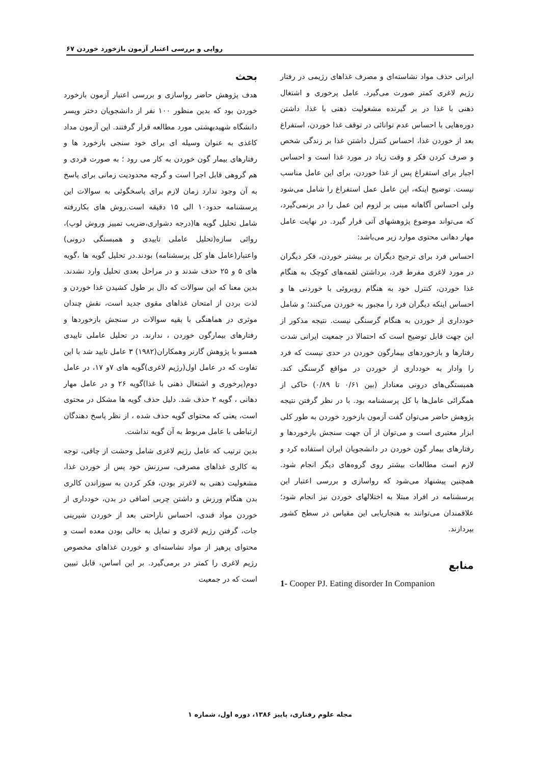روایی و بررسی اعتبار آزمون بازخورد خوردن ۶۷
بحث
هدف پژوهش حاضر رواسازی و بررسی اعتبار آزمون بازخورد خوردن بود که بدین منظور ۱۰۰ نفر از دانشجویان دختر وپسر دانشگاه شهیدبهشتی مورد مطالعه قرار گرفتند. این آزمون مداد کاغذی به عنوان وسیله ای برای خود سنجی بازخورد ها و رفتارهای بیمار گون خوردن به کار می رود ؛ به صورت فردی و هم گروهی قابل اجرا است و گرچه محدودیت زمانی برای پاسخ به آن وجود ندارد زمان لازم برای پاسخگوئی به سوالات این پرسشنامه حدود۱۰ الی ۱۵ دقیقه است.روش های بکاررفته شامل تحلیل گویه ها(درجه دشواری،ضریب تمییز وروش لوپ)، روائی سازه(تحلیل عاملی تاییدی و همبستگی درونی) واعتبار(عامل هاو کل پرسشنامه) بودند.در تحلیل گویه ها ،گویه های ۵ و ۲۵ حذف شدند و در مراحل بعدی تحلیل وارد نشدند. بدین معنا که این سوالات که دال بر طول کشیدن غذا خوردن و لذت بردن از امتحان غذاهای مقوی جدید است، نقش چندان موثری در هماهنگی با بقیه سوالات در سنجش بازخوردها و رفتارهای بیمارگون خوردن ، ندارند. در تحلیل عاملی تاییدی همسو با پژوهش گارنر وهمکاران(۱۹۸۲) ۳ عامل تایید شد با این تفاوت که در عامل اول(رژیم لاغری)گویه های ۷و ۱۷، در عامل دوم(پرخوری و اشتغال ذهنی با غذا)گویه ۲۶ و در عامل مهار دهانی ، گویه ۲ حذف شد. دلیل حذف گویه ها مشکل در محتوی است، یعنی که محتوای گویه حذف شده ، از نظر پاسخ دهندگان ارتباطی با عامل مربوط به آن گویه نداشت.
بدین ترتیب که عامل رژیم لاغری شامل وحشت از چاقی، توجه به کالری غذاهای مصرفی، سرزنش خود پس از خوردن غذا، مشغولیت ذهنی به لاغرتر بودن، فکر کردن به سوزاندن کالری بدن هنگام ورزش و داشتن چربی اضافی در بدن، خودداری از خوردن مواد قندی، احساس ناراحتی بعد از خوردن شیرینی جات، گرفتن رژیم لاغری و تمایل به خالی بودن معده است و محتوای پرهیز از مواد نشاسته‌ای و خوردن غذاهای مخصوص رژیم لاغری را کمتر در برمی‌گیرد. بر این اساس، قابل تبیین است که در جمعیت
ایرانی حذف مواد نشاسته‌ای و مصرف غذاهای رژیمی در رفتار رژیم لاغری کمتر صورت می‌گیرد. عامل پرخوری و اشتغال ذهنی با غذا در بر گیرنده مشغولیت ذهنی با غذا، داشتن دوره‌هایی با احساس عدم توانائی در توقف غذا خوردن، استفراغ بعد از خوردن غذا، احساس کنترل داشتن غذا بر زندگی شخص و صرف کردن فکر و وقت زیاد در مورد غذا است و احساس اجبار برای استفراغ پس از غذا خوردن، برای این عامل مناسب نیست. توضیح اینکه، این عامل عمل استفراغ را شامل می‌شود ولی احساس آگاهانه مبنی بر لزوم این عمل را در برنمی‌گیرد، که می‌تواند موضوع پژوهشهای آتی قرار گیرد. در نهایت عامل مهار دهانی محتوی موارد زیر می‌باشد:
احساس فرد برای ترجیح دیگران بر بیشتر خوردن، فکر دیگران در مورد لاغری مفرط فرد، برداشتن لقمه‌های کوچک به هنگام غذا خوردن، کنترل خود به هنگام روبروئی با خوردنی ها و احساس اینکه دیگران فرد را مجبور به خوردن می‌کنند؛ و شامل خودداری از خوردن به هنگام گرسنگی نیست. نتیجه مذکور از این جهت قابل توضیح است که احتمالا در جمعیت ایرانی شدت رفتارها و بازخوردهای بیمارگون خوردن در حدی نیست که فرد را وادار به خودداری از خوردن در مواقع گرسنگی کند. همبستگی‌های درونی معنادار (بین ۰/۶۱ تا ۰/۸۹) حاکی از همگرائی عامل‌ها با کل پرسشنامه بود. با در نظر گرفتن نتیجه پژوهش حاضر می‌توان گفت آزمون بازخورد خوردن به طور کلی ابزار معتبری است و می‌توان از آن جهت سنجش بازخوردها و رفتارهای بیمار گون خوردن در دانشجویان ایران استفاده کرد و لازم است مطالعات بیشتر روی گروه‌های دیگر انجام شود. همچنین پیشنهاد می‌شود که رواسازی و بررسی اعتبار این پرسشنامه در افراد مبتلا به اختلالهای خوردن نیز انجام شود؛ علاقمندان می‌توانند به هنجاریابی این مقیاس در سطح کشور بپردازند.
منابع
1- Cooper PJ. Eating disorder In Companion
مجله علوم رفتاری، پاییز ۱۳۸۶، دوره اول، شماره ۱